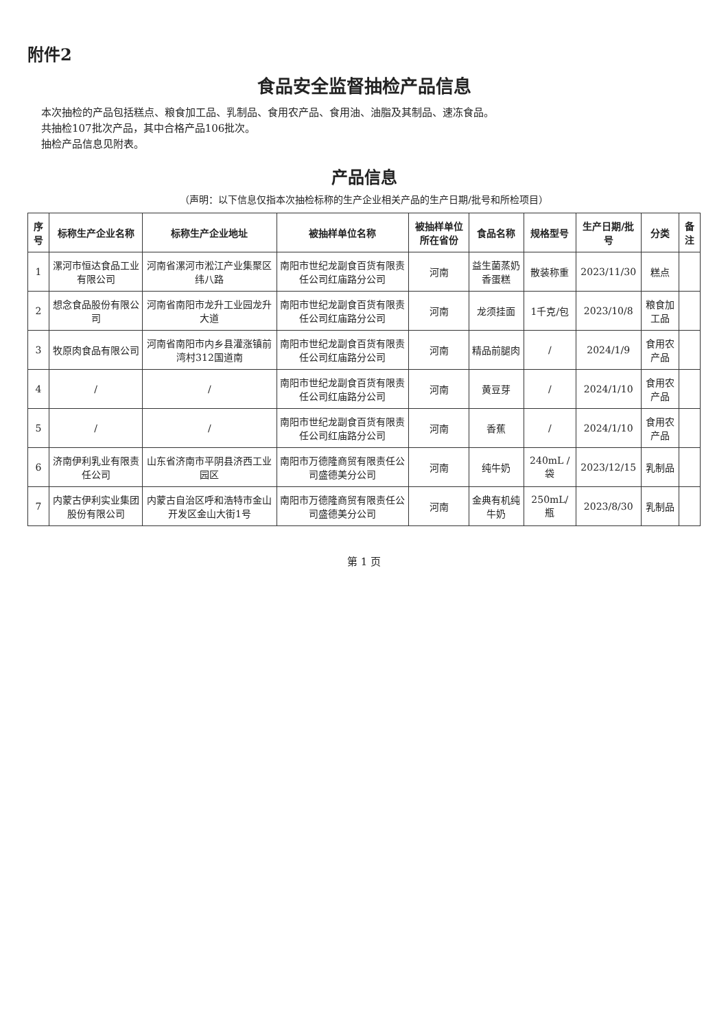附件2
食品安全监督抽检产品信息
本次抽检的产品包括糕点、粮食加工品、乳制品、食用农产品、食用油、油脂及其制品、速冻食品。
共抽检107批次产品，其中合格产品106批次。
抽检产品信息见附表。
产品信息
（声明：以下信息仅指本次抽检标称的生产企业相关产品的生产日期/批号和所检项目）
| 序号 | 标称生产企业名称 | 标称生产企业地址 | 被抽样单位名称 | 被抽样单位所在省份 | 食品名称 | 规格型号 | 生产日期/批号 | 分类 | 备注 |
| --- | --- | --- | --- | --- | --- | --- | --- | --- | --- |
| 1 | 漯河市恒达食品工业有限公司 | 河南省漯河市淞江产业集聚区纬八路 | 南阳市世纪龙副食百货有限责任公司红庙路分公司 | 河南 | 益生菌蒸奶香蛋糕 | 散装称重 | 2023/11/30 | 糕点 | |
| 2 | 想念食品股份有限公司 | 河南省南阳市龙升工业园龙升大道 | 南阳市世纪龙副食百货有限责任公司红庙路分公司 | 河南 | 龙须挂面 | 1千克/包 | 2023/10/8 | 粮食加工品 | |
| 3 | 牧原肉食品有限公司 | 河南省南阳市内乡县灌涨镇前湾村312国道南 | 南阳市世纪龙副食百货有限责任公司红庙路分公司 | 河南 | 精品前腿肉 | / | 2024/1/9 | 食用农产品 | |
| 4 | / | / | 南阳市世纪龙副食百货有限责任公司红庙路分公司 | 河南 | 黄豆芽 | / | 2024/1/10 | 食用农产品 | |
| 5 | / | / | 南阳市世纪龙副食百货有限责任公司红庙路分公司 | 河南 | 香蕉 | / | 2024/1/10 | 食用农产品 | |
| 6 | 济南伊利乳业有限责任公司 | 山东省济南市平阴县济西工业园区 | 南阳市万德隆商贸有限责任公司盛德美分公司 | 河南 | 纯牛奶 | 240mL / 袋 | 2023/12/15 | 乳制品 | |
| 7 | 内蒙古伊利实业集团股份有限公司 | 内蒙古自治区呼和浩特市金山开发区金山大街1号 | 南阳市万德隆商贸有限责任公司盛德美分公司 | 河南 | 金典有机纯牛奶 | 250mL/瓶 | 2023/8/30 | 乳制品 | |
第 1 页